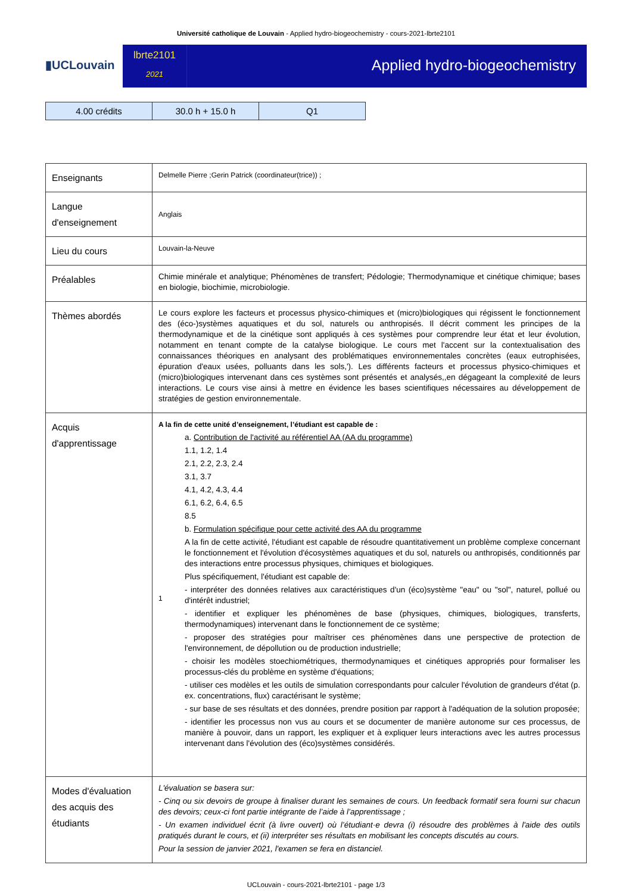Université catholique de Louvain - Applied hydro-biogeochemistry - cours-2021-lbrte2101
▮UCLouvain
lbrte2101
2021
Applied hydro-biogeochemistry
| 4.00 crédits | 30.0 h + 15.0 h | Q1 |
| Enseignants | Delmelle Pierre ;Gerin Patrick (coordinateur(trice)) ; |
| Langue d'enseignement | Anglais |
| Lieu du cours | Louvain-la-Neuve |
| Préalables | Chimie minérale et analytique; Phénomènes de transfert; Pédologie; Thermodynamique et cinétique chimique; bases en biologie, biochimie, microbiologie. |
| Thèmes abordés | Le cours explore les facteurs et processus physico-chimiques et (micro)biologiques qui régissent le fonctionnement des (éco-)systèmes aquatiques et du sol, naturels ou anthropisés. Il décrit comment les principes de la thermodynamique et de la cinétique sont appliqués à ces systèmes pour comprendre leur état et leur évolution, notamment en tenant compte de la catalyse biologique. Le cours met l'accent sur la contextualisation des connaissances théoriques en analysant des problématiques environnementales concrètes (eaux eutrophisées, épuration d'eaux usées, polluants dans les sols,'). Les différents facteurs et processus physico-chimiques et (micro)biologiques intervenant dans ces systèmes sont présentés et analysés,,en dégageant la complexité de leurs interactions. Le cours vise ainsi à mettre en évidence les bases scientifiques nécessaires au développement de stratégies de gestion environnementale. |
| Acquis d'apprentissage | A la fin de cette unité d’enseignement, l’étudiant est capable de : 1 a. Contribution de l'activité au référentiel AA (AA du programme) 1.1, 1.2, 1.4 2.1, 2.2, 2.3, 2.4 3.1, 3.7 4.1, 4.2, 4.3, 4.4 6.1, 6.2, 6.4, 6.5 8.5 b. Formulation spécifique pour cette activité des AA du programme A la fin de cette activité, l'étudiant est capable de résoudre quantitativement un problème complexe concernant le fonctionnement et l'évolution d'écosystèmes aquatiques et du sol, naturels ou anthropisés, conditionnés par des interactions entre processus physiques, chimiques et biologiques. Plus spécifiquement, l'étudiant est capable de: - interpréter des données relatives aux caractéristiques d'un (éco)système "eau" ou "sol", naturel, pollué ou d'intérêt industriel; - identifier et expliquer les phénomènes de base (physiques, chimiques, biologiques, transferts, thermodynamiques) intervenant dans le fonctionnement de ce système; - proposer des stratégies pour maîtriser ces phénomènes dans une perspective de protection de l'environnement, de dépollution ou de production industrielle; - choisir les modèles stoechiométriques, thermodynamiques et cinétiques appropriés pour formaliser les processus-clés du problème en système d'équations; - utiliser ces modèles et les outils de simulation correspondants pour calculer l'évolution de grandeurs d'état (p. ex. concentrations, flux) caractérisant le système; - sur base de ses résultats et des données, prendre position par rapport à l'adéquation de la solution proposée; - identifier les processus non vus au cours et se documenter de manière autonome sur ces processus, de manière à pouvoir, dans un rapport, les expliquer et à expliquer leurs interactions avec les autres processus intervenant dans l'évolution des (éco)systèmes considérés. |
| Modes d'évaluation des acquis des étudiants | L'évaluation se basera sur: - Cinq ou six devoirs de groupe à finaliser durant les semaines de cours. Un feedback formatif sera fourni sur chacun des devoirs; ceux-ci font partie intégrante de l’aide à l’apprentissage ; - Un examen individuel écrit (à livre ouvert) où l’étudiant·e devra (i) résoudre des problèmes à l'aide des outils pratiqués durant le cours, et (ii) interpréter ses résultats en mobilisant les concepts discutés au cours. Pour la session de janvier 2021, l'examen se fera en distanciel. |
UCLouvain - cours-2021-lbrte2101 - page 1/3